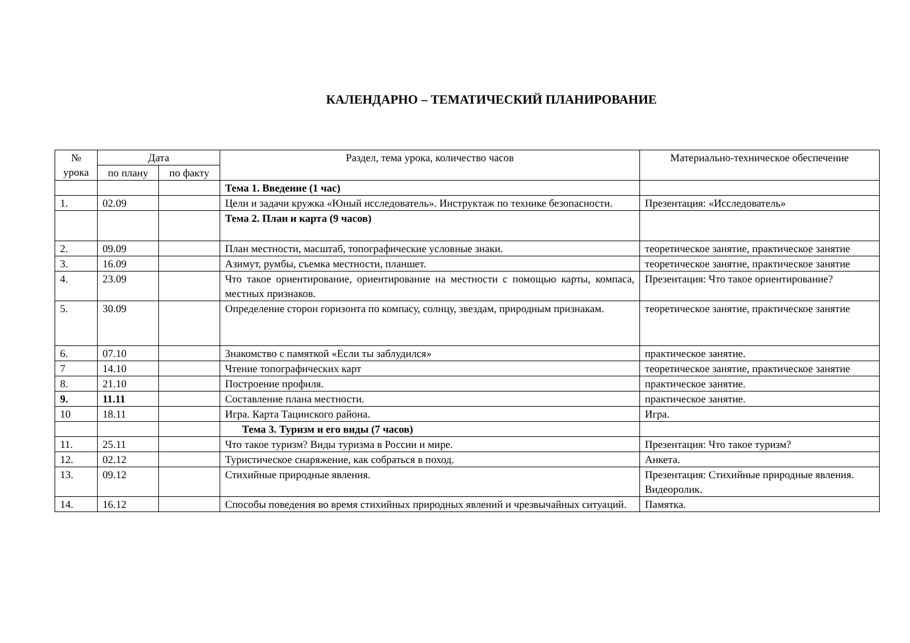КАЛЕНДАРНО – ТЕМАТИЧЕСКИЙ ПЛАНИРОВАНИЕ
| № урока | Дата | | Раздел, тема урока, количество часов | Материально-техническое обеспечение |
| --- | --- | --- | --- | --- |
| | по плану | по факту | | |
| | | | Тема 1. Введение (1 час) | |
| 1. | 02.09 | | Цели и задачи кружка «Юный исследователь». Инструктаж по технике безопасности. | Презентация: «Исследователь» |
| | | | Тема 2. План и карта (9 часов) | |
| 2. | 09.09 | | План местности, масштаб, топографические условные знаки. | теоретическое занятие, практическое занятие |
| 3. | 16.09 | | Азимут, румбы, съемка местности, планшет. | теоретическое занятие, практическое занятие |
| 4. | 23.09 | | Что такое ориентирование, ориентирование на местности с помощью карты, компаса, местных признаков. | Презентация: Что такое ориентирование? |
| 5. | 30.09 | | Определение сторон горизонта по компасу, солнцу, звездам, природным признакам. | теоретическое занятие, практическое занятие |
| 6. | 07.10 | | Знакомство с памяткой «Если ты заблудился» | практическое занятие. |
| 7 | 14.10 | | Чтение топографических карт | теоретическое занятие, практическое занятие |
| 8. | 21.10 | | Построение профиля. | практическое занятие. |
| 9. | 11.11 | | Составление плана местности. | практическое занятие. |
| 10 | 18.11 | | Игра. Карта Тацинского района. | Игра. |
| | | | Тема 3. Туризм и его виды (7 часов) | |
| 11. | 25.11 | | Что такое туризм? Виды туризма в России и мире. | Презентация: Что такое туризм? |
| 12. | 02.12 | | Туристическое снаряжение, как собраться в поход. | Анкета. |
| 13. | 09.12 | | Стихийные природные явления. | Презентация: Стихийные природные явления. Видеоролик. |
| 14. | 16.12 | | Способы поведения во время стихийных природных явлений и чрезвычайных ситуаций. | Памятка. |